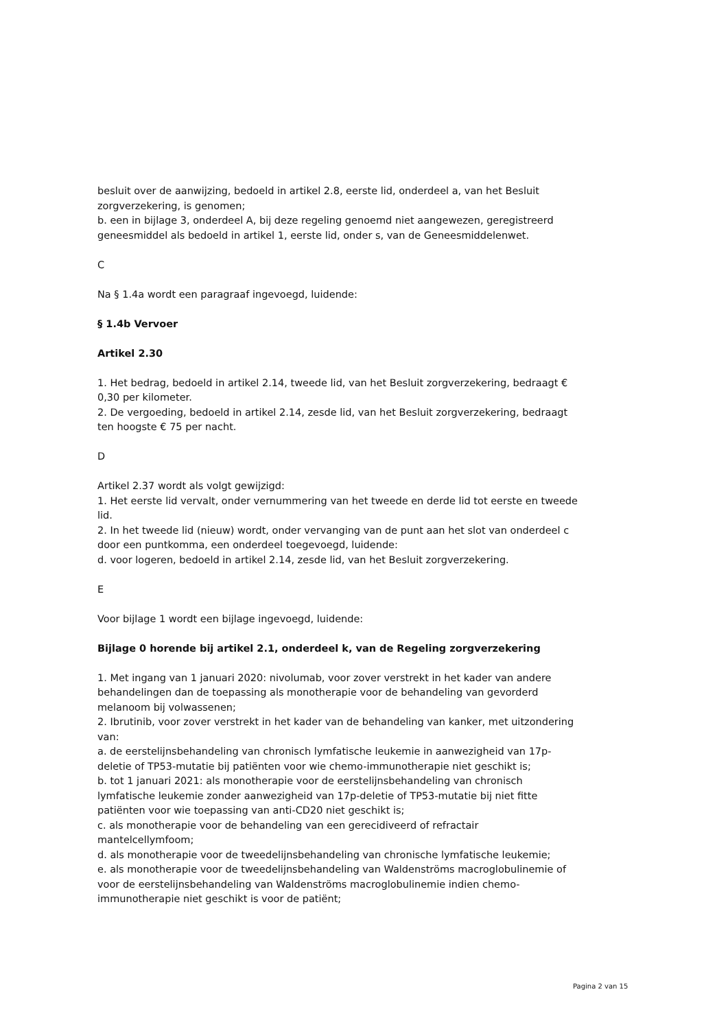besluit over de aanwijzing, bedoeld in artikel 2.8, eerste lid, onderdeel a, van het Besluit zorgverzekering, is genomen;
b. een in bijlage 3, onderdeel A, bij deze regeling genoemd niet aangewezen, geregistreerd geneesmiddel als bedoeld in artikel 1, eerste lid, onder s, van de Geneesmiddelenwet.
C
Na § 1.4a wordt een paragraaf ingevoegd, luidende:
§ 1.4b Vervoer
Artikel 2.30
1. Het bedrag, bedoeld in artikel 2.14, tweede lid, van het Besluit zorgverzekering, bedraagt € 0,30 per kilometer.
2. De vergoeding, bedoeld in artikel 2.14, zesde lid, van het Besluit zorgverzekering, bedraagt ten hoogste € 75 per nacht.
D
Artikel 2.37 wordt als volgt gewijzigd:
1. Het eerste lid vervalt, onder vernummering van het tweede en derde lid tot eerste en tweede lid.
2. In het tweede lid (nieuw) wordt, onder vervanging van de punt aan het slot van onderdeel c door een puntkomma, een onderdeel toegevoegd, luidende:
d. voor logeren, bedoeld in artikel 2.14, zesde lid, van het Besluit zorgverzekering.
E
Voor bijlage 1 wordt een bijlage ingevoegd, luidende:
Bijlage 0 horende bij artikel 2.1, onderdeel k, van de Regeling zorgverzekering
1. Met ingang van 1 januari 2020: nivolumab, voor zover verstrekt in het kader van andere behandelingen dan de toepassing als monotherapie voor de behandeling van gevorderd melanoom bij volwassenen;
2. Ibrutinib, voor zover verstrekt in het kader van de behandeling van kanker, met uitzondering van:
a. de eerstelijnsbehandeling van chronisch lymfatische leukemie in aanwezigheid van 17p-deletie of TP53-mutatie bij patiënten voor wie chemo-immunotherapie niet geschikt is;
b. tot 1 januari 2021: als monotherapie voor de eerstelijnsbehandeling van chronisch lymfatische leukemie zonder aanwezigheid van 17p-deletie of TP53-mutatie bij niet fitte patiënten voor wie toepassing van anti-CD20 niet geschikt is;
c. als monotherapie voor de behandeling van een gerecidiveerd of refractair mantelcellymfoom;
d. als monotherapie voor de tweedelijnsbehandeling van chronische lymfatische leukemie;
e. als monotherapie voor de tweedelijnsbehandeling van Waldenströms macroglobulinemie of voor de eerstelijnsbehandeling van Waldenströms macroglobulinemie indien chemo-immunotherapie niet geschikt is voor de patiënt;
Pagina 2 van 15